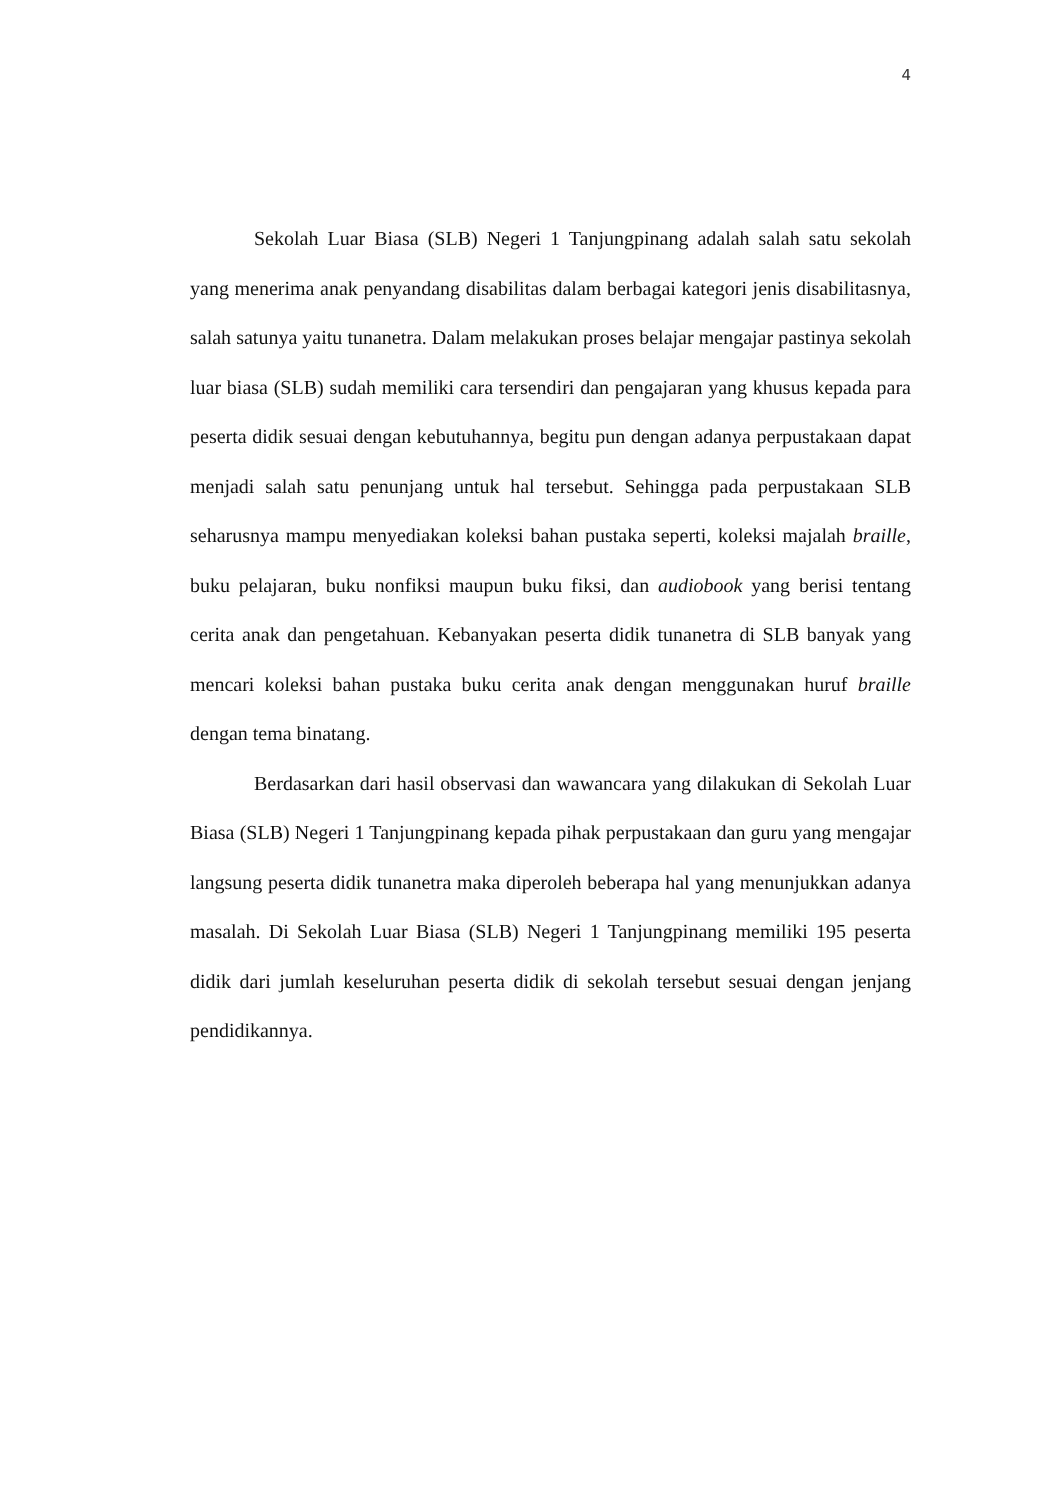4
Sekolah Luar Biasa (SLB) Negeri 1 Tanjungpinang adalah salah satu sekolah yang menerima anak penyandang disabilitas dalam berbagai kategori jenis disabilitasnya, salah satunya yaitu tunanetra. Dalam melakukan proses belajar mengajar pastinya sekolah luar biasa (SLB) sudah memiliki cara tersendiri dan pengajaran yang khusus kepada para peserta didik sesuai dengan kebutuhannya, begitu pun dengan adanya perpustakaan dapat menjadi salah satu penunjang untuk hal tersebut. Sehingga pada perpustakaan SLB seharusnya mampu menyediakan koleksi bahan pustaka seperti, koleksi majalah braille, buku pelajaran, buku nonfiksi maupun buku fiksi, dan audiobook yang berisi tentang cerita anak dan pengetahuan. Kebanyakan peserta didik tunanetra di SLB banyak yang mencari koleksi bahan pustaka buku cerita anak dengan menggunakan huruf braille dengan tema binatang.
Berdasarkan dari hasil observasi dan wawancara yang dilakukan di Sekolah Luar Biasa (SLB) Negeri 1 Tanjungpinang kepada pihak perpustakaan dan guru yang mengajar langsung peserta didik tunanetra maka diperoleh beberapa hal yang menunjukkan adanya masalah. Di Sekolah Luar Biasa (SLB) Negeri 1 Tanjungpinang memiliki 195 peserta didik dari jumlah keseluruhan peserta didik di sekolah tersebut sesuai dengan jenjang pendidikannya.